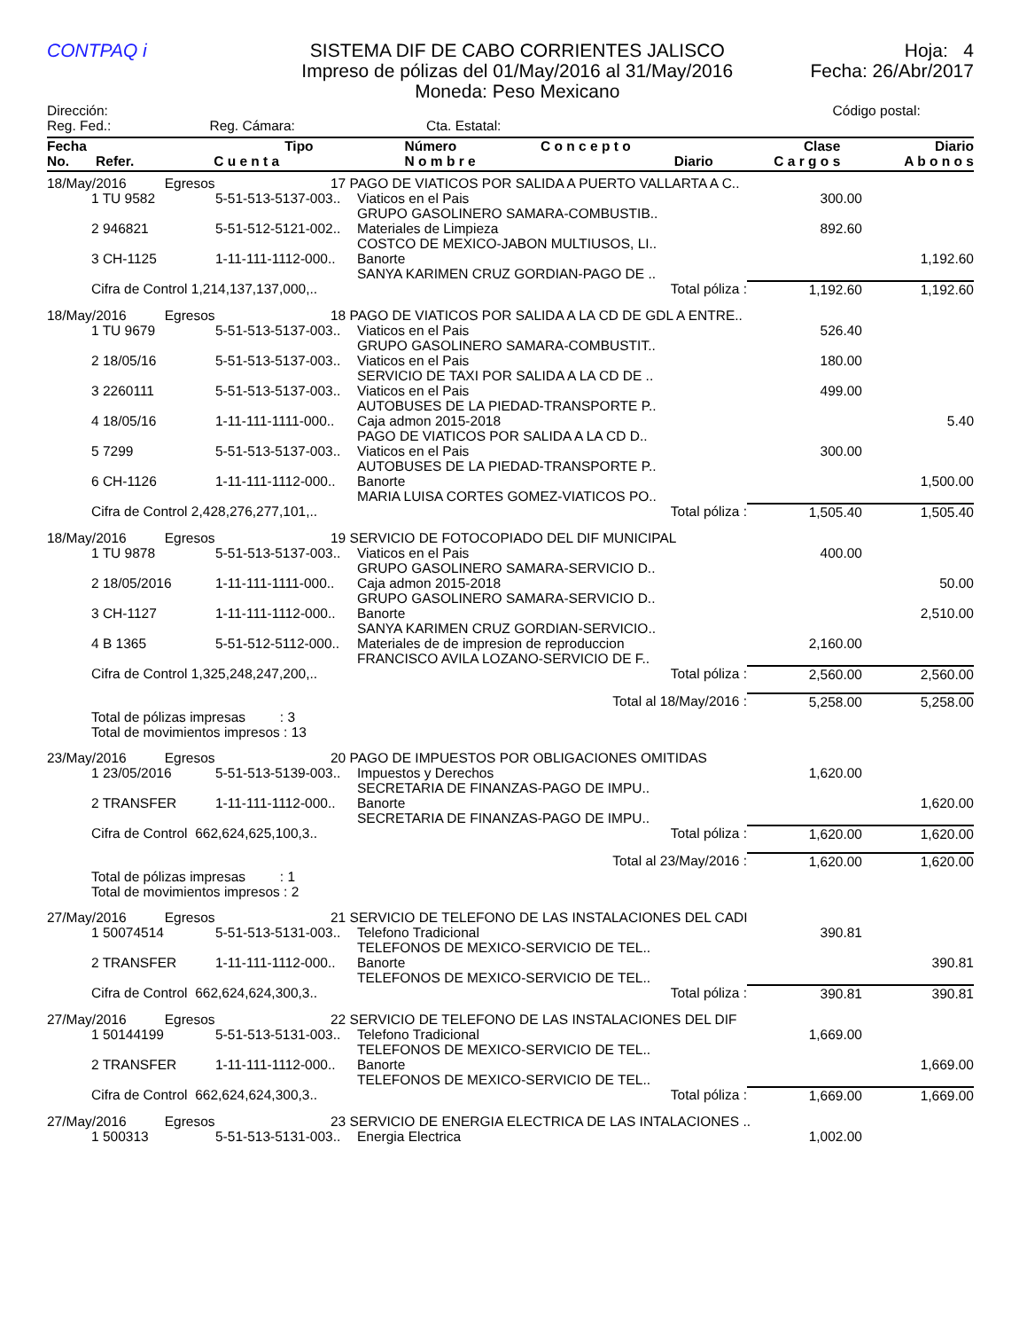CONTPAQ i
SISTEMA DIF DE CABO CORRIENTES JALISCO
Impreso de pólizas del 01/May/2016 al 31/May/2016
Moneda: Peso Mexicano
Hoja: 4
Fecha: 26/Abr/2017
| Dirección: | | | Código postal: |
| Reg. Fed.: | Reg. Cámara: | Cta. Estatal: | |
| Fecha | Tipo | Número | C o n c e p t o | Clase | Diario |
| --- | --- | --- | --- | --- | --- |
| No. Refer. | C u e n t a | N o m b r e | Diario | C a r g o s | A b o n o s |
| 18/May/2016 Egresos | | 17 PAGO DE VIATICOS POR SALIDA A PUERTO VALLARTA A C.. | | | |
| | 1 TU 9582 | 5-51-513-5137-003.. | Viaticos en el Pais GRUPO GASOLINERO SAMARA-COMBUSTIB.. | 300.00 | |
| | 2 946821 | 5-51-512-5121-002.. | Materiales de Limpieza COSTCO DE MEXICO-JABON MULTIUSOS, LI.. | 892.60 | |
| | 3 CH-1125 | 1-11-111-1112-000.. | Banorte SANYA KARIMEN CRUZ GORDIAN-PAGO DE .. | | 1,192.60 |
| | Cifra de Control 1,214,137,137,000,.. | | Total póliza : | 1,192.60 | 1,192.60 |
| 18/May/2016 Egresos | | 18 PAGO DE VIATICOS POR SALIDA A LA CD DE GDL A ENTRE.. | | | |
| | 1 TU 9679 | 5-51-513-5137-003.. | Viaticos en el Pais GRUPO GASOLINERO SAMARA-COMBUSTIT.. | 526.40 | |
| | 2 18/05/16 | 5-51-513-5137-003.. | Viaticos en el Pais SERVICIO DE TAXI POR SALIDA A LA CD DE .. | 180.00 | |
| | 3 2260111 | 5-51-513-5137-003.. | Viaticos en el Pais AUTOBUSES DE LA PIEDAD-TRANSPORTE P.. | 499.00 | |
| | 4 18/05/16 | 1-11-111-1111-000.. | Caja admon 2015-2018 PAGO DE VIATICOS POR SALIDA A LA CD D.. | | 5.40 |
| | 5 7299 | 5-51-513-5137-003.. | Viaticos en el Pais AUTOBUSES DE LA PIEDAD-TRANSPORTE P.. | 300.00 | |
| | 6 CH-1126 | 1-11-111-1112-000.. | Banorte MARIA LUISA CORTES GOMEZ-VIATICOS PO.. | | 1,500.00 |
| | Cifra de Control 2,428,276,277,101,.. | | Total póliza : | 1,505.40 | 1,505.40 |
| 18/May/2016 Egresos | | 19 SERVICIO DE FOTOCOPIADO DEL DIF MUNICIPAL | | | |
| | 1 TU 9878 | 5-51-513-5137-003.. | Viaticos en el Pais GRUPO GASOLINERO SAMARA-SERVICIO D.. | 400.00 | |
| | 2 18/05/2016 | 1-11-111-1111-000.. | Caja admon 2015-2018 GRUPO GASOLINERO SAMARA-SERVICIO D.. | | 50.00 |
| | 3 CH-1127 | 1-11-111-1112-000.. | Banorte SANYA KARIMEN CRUZ GORDIAN-SERVICIO.. | | 2,510.00 |
| | 4 B 1365 | 5-51-512-5112-000.. | Materiales de de impresion de reproduccion FRANCISCO AVILA LOZANO-SERVICIO DE F.. | 2,160.00 | |
| | Cifra de Control 1,325,248,247,200,.. | | Total póliza : | 2,560.00 | 2,560.00 |
| Total al 18/May/2016 : | | | | 5,258.00 | 5,258.00 |
| | Total de pólizas impresas : 3 Total de movimientos impresos : 13 | | | | |
| 23/May/2016 Egresos | | 20 PAGO DE IMPUESTOS POR OBLIGACIONES OMITIDAS | | | |
| | 1 23/05/2016 | 5-51-513-5139-003.. | Impuestos y Derechos SECRETARIA DE FINANZAS-PAGO DE IMPU.. | 1,620.00 | |
| | 2 TRANSFER | 1-11-111-1112-000.. | Banorte SECRETARIA DE FINANZAS-PAGO DE IMPU.. | | 1,620.00 |
| | Cifra de Control 662,624,625,100,3.. | | Total póliza : | 1,620.00 | 1,620.00 |
| Total al 23/May/2016 : | | | | 1,620.00 | 1,620.00 |
| | Total de pólizas impresas : 1 Total de movimientos impresos : 2 | | | | |
| 27/May/2016 Egresos | | 21 SERVICIO DE TELEFONO DE LAS INSTALACIONES DEL CADI | | | |
| | 1 50074514 | 5-51-513-5131-003.. | Telefono Tradicional TELEFONOS DE MEXICO-SERVICIO DE TEL.. | 390.81 | |
| | 2 TRANSFER | 1-11-111-1112-000.. | Banorte TELEFONOS DE MEXICO-SERVICIO DE TEL.. | | 390.81 |
| | Cifra de Control 662,624,624,300,3.. | | Total póliza : | 390.81 | 390.81 |
| 27/May/2016 Egresos | | 22 SERVICIO DE TELEFONO DE LAS INSTALACIONES DEL DIF | | | |
| | 1 50144199 | 5-51-513-5131-003.. | Telefono Tradicional TELEFONOS DE MEXICO-SERVICIO DE TEL.. | 1,669.00 | |
| | 2 TRANSFER | 1-11-111-1112-000.. | Banorte TELEFONOS DE MEXICO-SERVICIO DE TEL.. | | 1,669.00 |
| | Cifra de Control 662,624,624,300,3.. | | Total póliza : | 1,669.00 | 1,669.00 |
| 27/May/2016 Egresos | | 23 SERVICIO DE ENERGIA ELECTRICA DE LAS INTALACIONES .. | | | |
| | 1 500313 | 5-51-513-5131-003.. | Energia Electrica | 1,002.00 | |